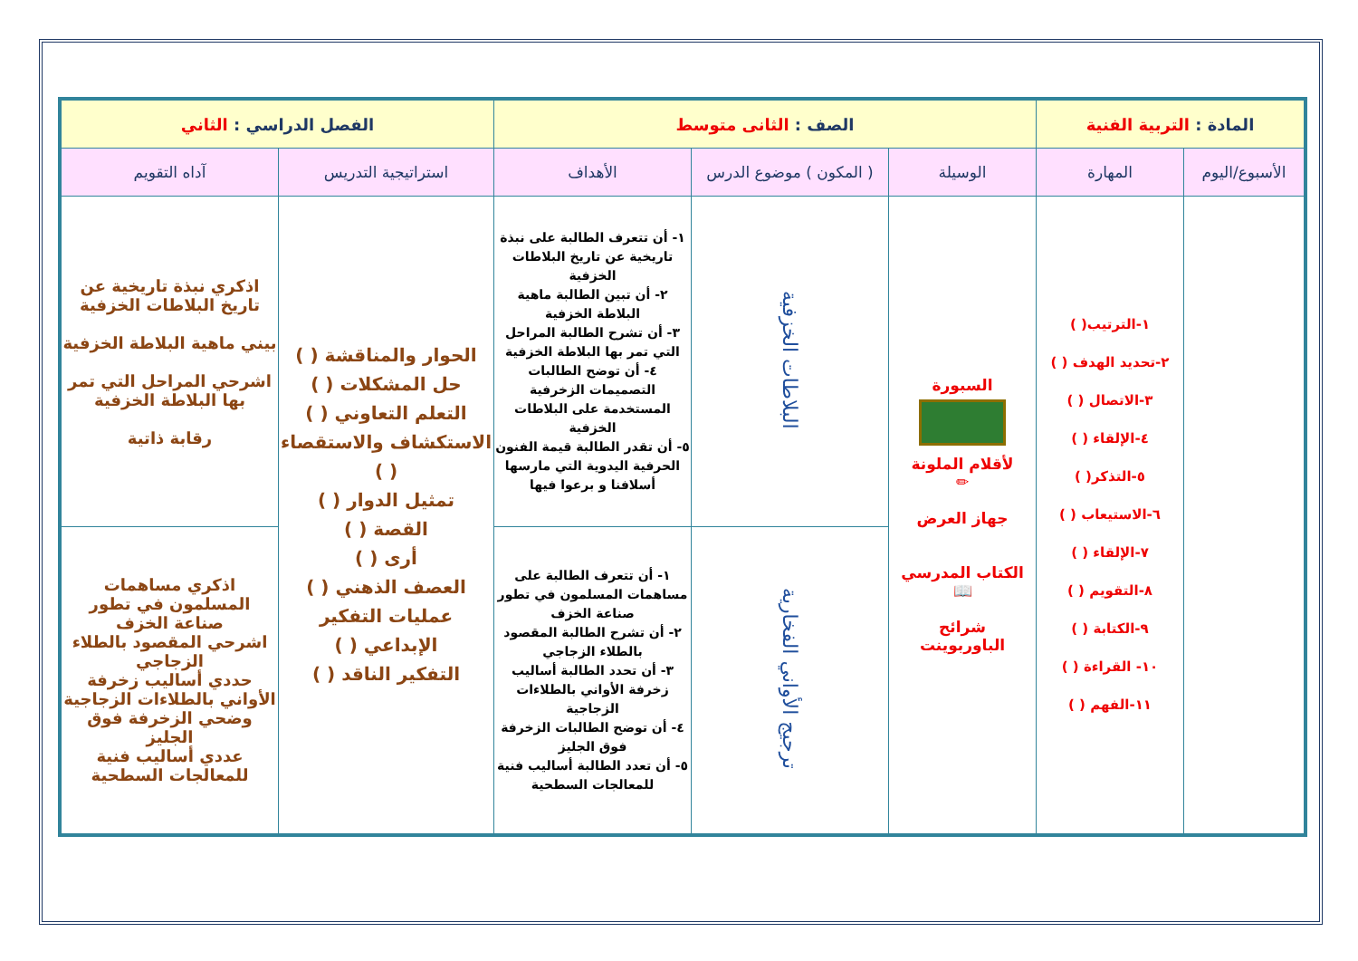| المادة : التربية الفنية | | الصف : الثانى متوسط | | | الفصل الدراسي : الثاني | |
| الأسبوع/اليوم | المهارة | الوسيلة | ( المكون ) موضوع الدرس | الأهداف | استراتيجية التدريس | آداه التقويم |
| | ١-الترتيب( ) ٢-تحديد الهدف ( ) ٣-الاتصال ( ) ٤-الإلقاء ( ) ٥-التذكر( ) ٦-الاستيعاب ( ) ٧-الإلقاء ( ) ٨-التقويم ( ) ٩-الكتابة ( ) ١٠- القراءة ( ) ١١-الفهم ( ) | السبورة لأقلام الملونة ✏ جهاز العرض الكتاب المدرسي 📖 شرائح الباوربوينت | البلاطات الخزفية | ١- أن تتعرف الطالبة على نبذة تاريخية عن تاريخ البلاطات الخزفية ٢- أن تبين الطالبة ماهية البلاطة الخزفية ٣- أن تشرح الطالبة المراحل التي تمر بها البلاطة الخزفية ٤- أن توضح الطالبات التصميمات الزخرفية المستخدمة على البلاطات الخزفية ٥- أن تقدر الطالبة قيمة الفنون الحرفية اليدوية التي مارسها أسلافنا و برعوا فيها | الحوار والمناقشة ( ) حل المشكلات ( ) التعلم التعاوني ( ) الاستكشاف والاستقصاء ( ) تمثيل الدوار ( ) القصة ( ) أرى ( ) العصف الذهني ( ) عمليات التفكير الإبداعي ( ) التفكير الناقد ( ) | اذكري نبذة تاريخية عن تاريخ البلاطات الخزفية بيني ماهية البلاطة الخزفية اشرحي المراحل التي تمر بها البلاطة الخزفية رقابة ذاتية |
| | | | ترجيج الأواني الفخارية | ١- أن تتعرف الطالبة على مساهمات المسلمون في تطور صناعة الخزف ٢- أن تشرح الطالبة المقصود بالطلاء الزجاجي ٣- أن تحدد الطالبة أساليب زخرفة الأواني بالطلاءات الزجاجية ٤- أن توضح الطالبات الزخرفة فوق الجليز ٥- أن تعدد الطالبة أساليب فنية للمعالجات السطحية | | اذكري مساهمات المسلمون في تطور صناعة الخزف اشرحي المقصود بالطلاء الزجاجي حددي أساليب زخرفة الأواني بالطلاءات الزجاجية وضحي الزخرفة فوق الجليز عددي أساليب فنية للمعالجات السطحية |